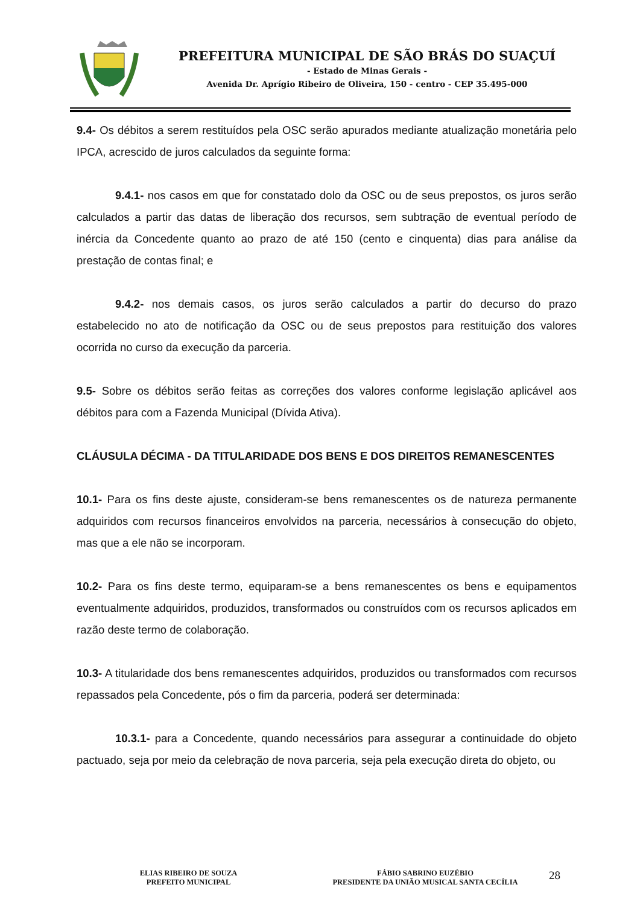PREFEITURA MUNICIPAL DE SÃO BRÁS DO SUAÇUÍ
- Estado de Minas Gerais -
Avenida Dr. Aprígio Ribeiro de Oliveira, 150 - centro - CEP 35.495-000
9.4- Os débitos a serem restituídos pela OSC serão apurados mediante atualização monetária pelo IPCA, acrescido de juros calculados da seguinte forma:
9.4.1- nos casos em que for constatado dolo da OSC ou de seus prepostos, os juros serão calculados a partir das datas de liberação dos recursos, sem subtração de eventual período de inércia da Concedente quanto ao prazo de até 150 (cento e cinquenta) dias para análise da prestação de contas final; e
9.4.2- nos demais casos, os juros serão calculados a partir do decurso do prazo estabelecido no ato de notificação da OSC ou de seus prepostos para restituição dos valores ocorrida no curso da execução da parceria.
9.5- Sobre os débitos serão feitas as correções dos valores conforme legislação aplicável aos débitos para com a Fazenda Municipal (Dívida Ativa).
CLÁUSULA DÉCIMA - DA TITULARIDADE DOS BENS E DOS DIREITOS REMANESCENTES
10.1- Para os fins deste ajuste, consideram-se bens remanescentes os de natureza permanente adquiridos com recursos financeiros envolvidos na parceria, necessários à consecução do objeto, mas que a ele não se incorporam.
10.2- Para os fins deste termo, equiparam-se a bens remanescentes os bens e equipamentos eventualmente adquiridos, produzidos, transformados ou construídos com os recursos aplicados em razão deste termo de colaboração.
10.3- A titularidade dos bens remanescentes adquiridos, produzidos ou transformados com recursos repassados pela Concedente, pós o fim da parceria, poderá ser determinada:
10.3.1- para a Concedente, quando necessários para assegurar a continuidade do objeto pactuado, seja por meio da celebração de nova parceria, seja pela execução direta do objeto, ou
ELIAS RIBEIRO DE SOUZA
PREFEITO MUNICIPAL
FÁBIO SABRINO EUZÉBIO
PRESIDENTE DA UNIÃO MUSICAL SANTA CECÍLIA
28